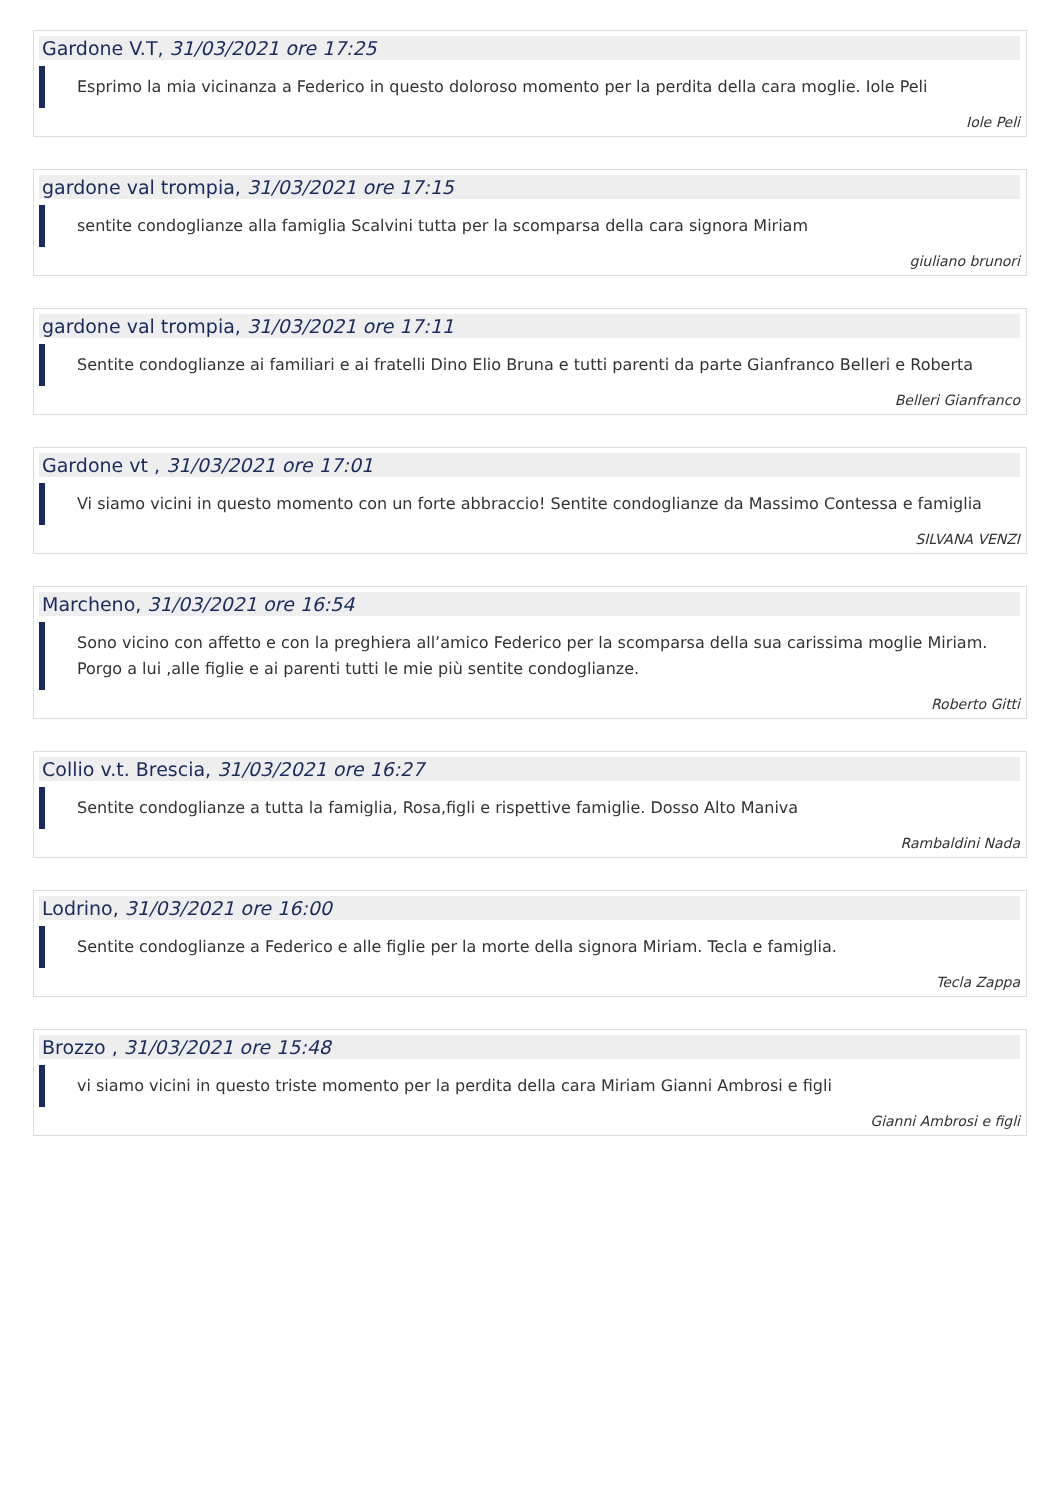Gardone V.T, 31/03/2021 ore 17:25
Esprimo la mia vicinanza a Federico in questo doloroso momento per la perdita della cara moglie. Iole Peli
Iole Peli
gardone val trompia, 31/03/2021 ore 17:15
sentite condoglianze alla famiglia Scalvini tutta per la scomparsa della cara signora Miriam
giuliano brunori
gardone val trompia, 31/03/2021 ore 17:11
Sentite condoglianze ai familiari e ai fratelli Dino Elio Bruna e tutti parenti da parte Gianfranco Belleri e Roberta
Belleri Gianfranco
Gardone vt , 31/03/2021 ore 17:01
Vi siamo vicini in questo momento con un forte abbraccio! Sentite condoglianze da Massimo Contessa e famiglia
SILVANA VENZI
Marcheno, 31/03/2021 ore 16:54
Sono vicino con affetto e con la preghiera all’amico Federico per la scomparsa della sua carissima moglie Miriam. Porgo a lui ,alle figlie e ai parenti tutti le mie più sentite condoglianze.
Roberto Gitti
Collio v.t. Brescia, 31/03/2021 ore 16:27
Sentite condoglianze a tutta la famiglia, Rosa,figli e rispettive famiglie. Dosso Alto Maniva
Rambaldini Nada
Lodrino, 31/03/2021 ore 16:00
Sentite condoglianze a Federico e alle figlie per la morte della signora Miriam. Tecla e famiglia.
Tecla Zappa
Brozzo , 31/03/2021 ore 15:48
vi siamo vicini in questo triste momento per la perdita della cara Miriam Gianni Ambrosi e figli
Gianni Ambrosi e figli